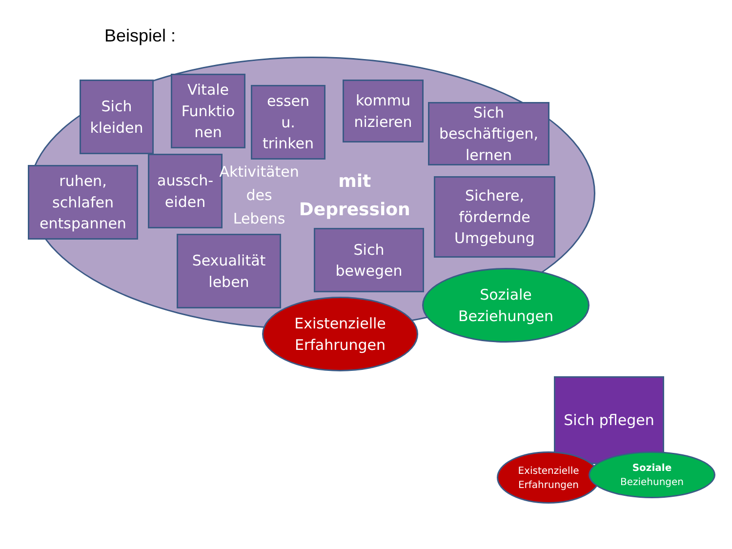Beispiel :
Sich
kleiden
Vitale
Funktio
nen
essen
u.
trinken
kommu
nizieren
Sich
beschäftigen,
lernen
ruhen,
schlafen
entspannen
aussch-
eiden
Aktivitäten des Lebens
mit Depression
Sichere,
fördernde
Umgebung
Sexualität
leben
Sich
bewegen
Soziale
Beziehungen
Existenzielle
Erfahrungen
Sich pflegen
Existenzielle
Erfahrungen
Soziale
Beziehungen